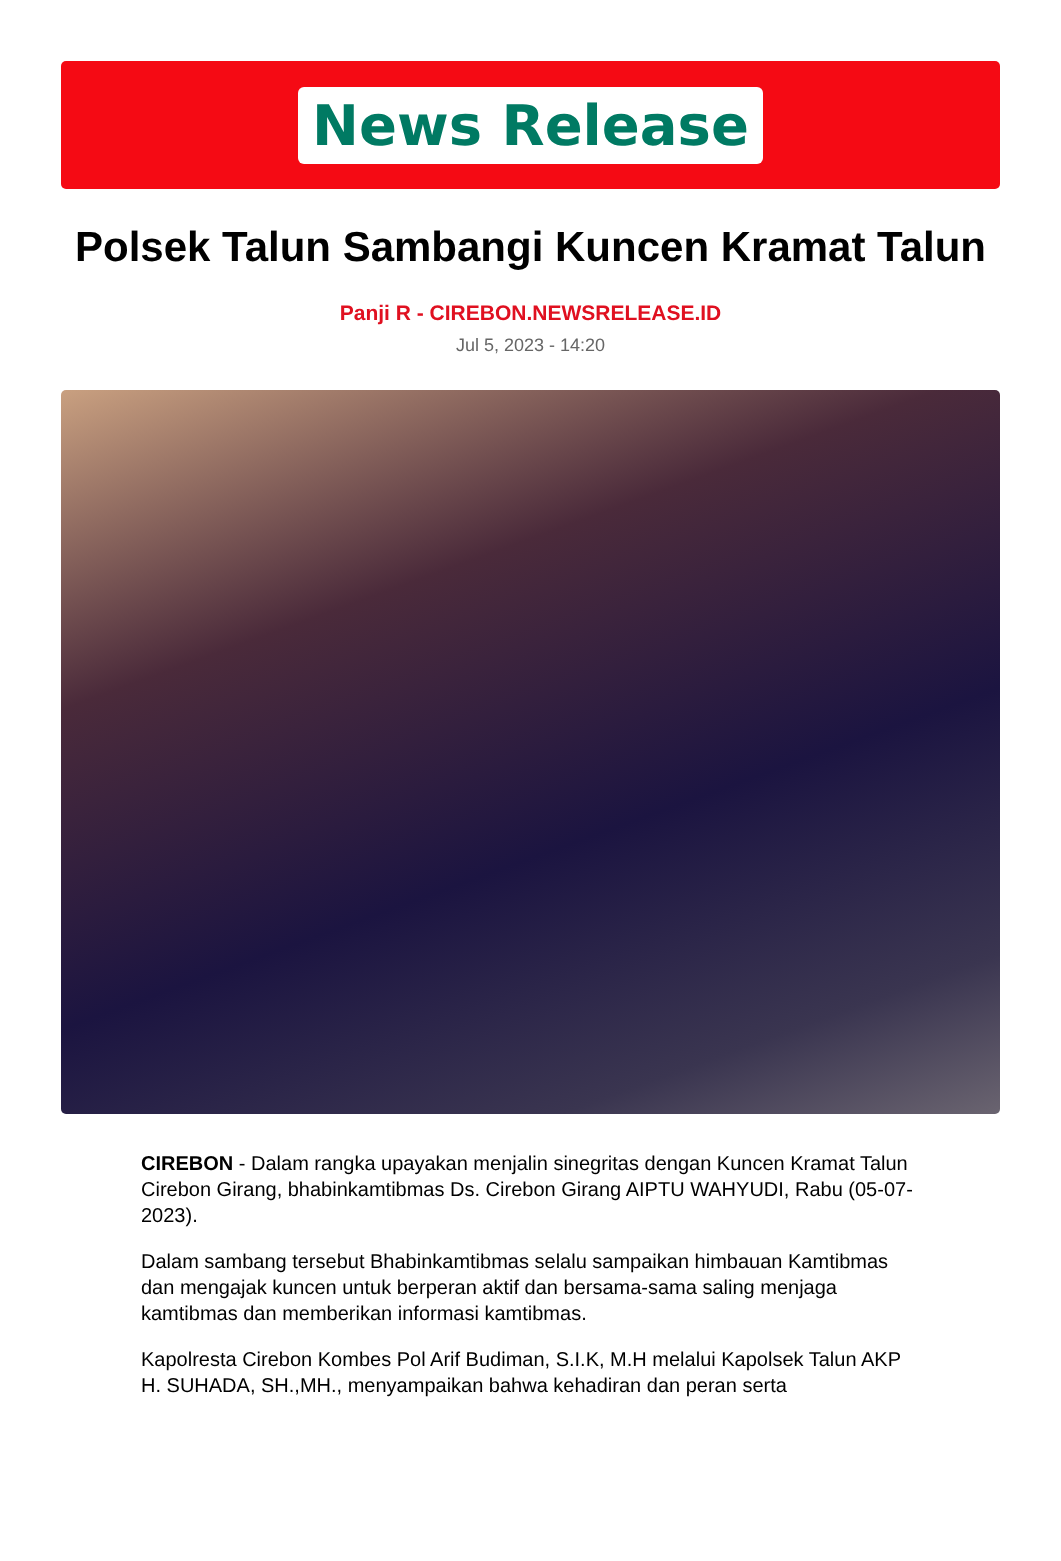News Release
Polsek Talun Sambangi Kuncen Kramat Talun
Panji R - CIREBON.NEWSRELEASE.ID
Jul 5, 2023 - 14:20
CIREBON - Dalam rangka upayakan menjalin sinegritas dengan Kuncen Kramat Talun Cirebon Girang, bhabinkamtibmas Ds. Cirebon Girang AIPTU WAHYUDI, Rabu (05-07-2023).
Dalam sambang tersebut Bhabinkamtibmas selalu sampaikan himbauan Kamtibmas dan mengajak kuncen untuk berperan aktif dan bersama-sama saling menjaga kamtibmas dan memberikan informasi kamtibmas.
Kapolresta Cirebon Kombes Pol Arif Budiman, S.I.K, M.H melalui Kapolsek Talun AKP H. SUHADA, SH.,MH., menyampaikan bahwa kehadiran dan peran serta